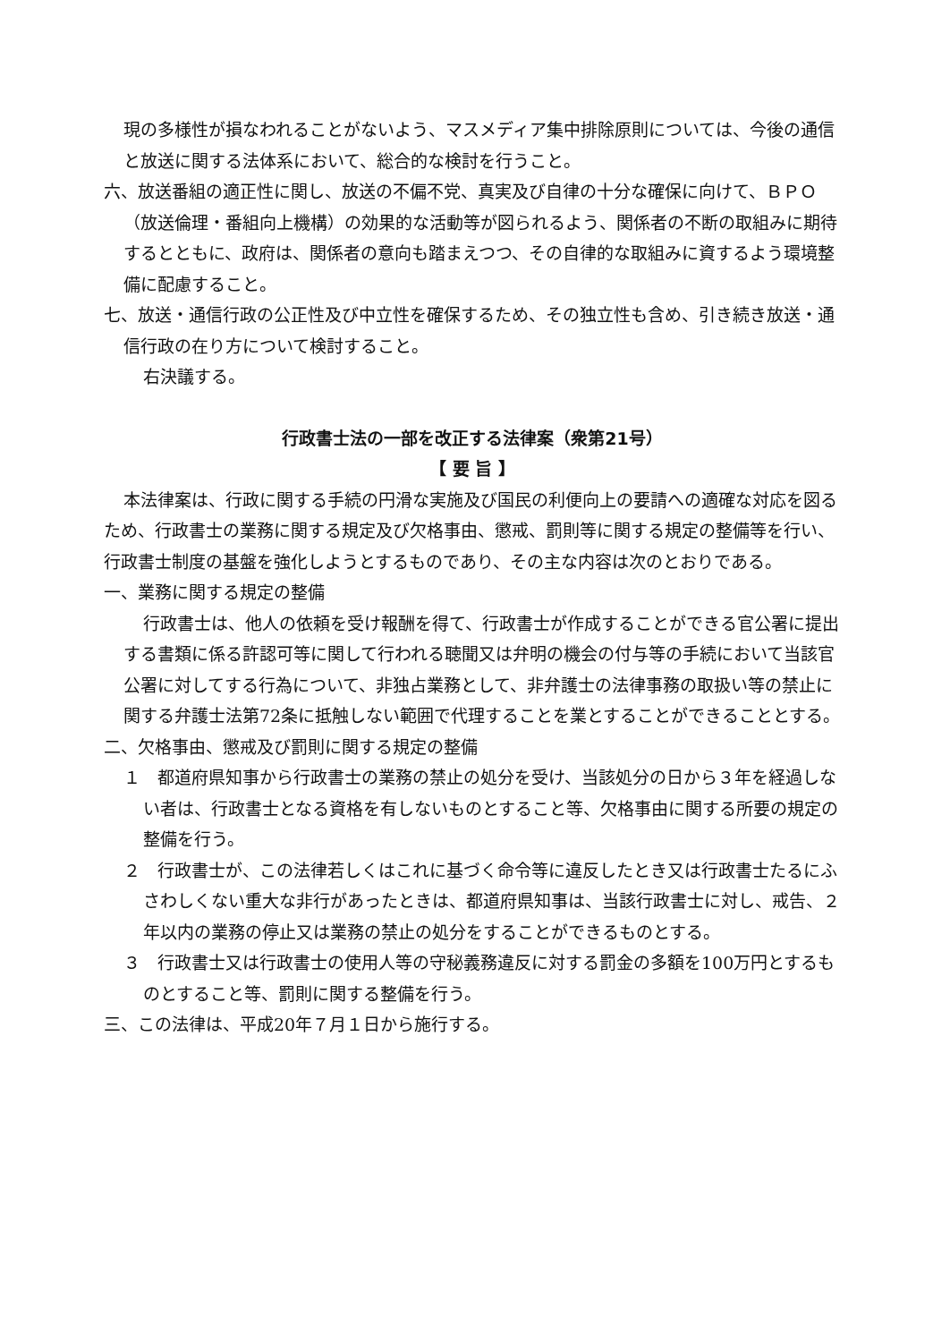現の多様性が損なわれることがないよう、マスメディア集中排除原則については、今後の通信と放送に関する法体系において、総合的な検討を行うこと。
六、放送番組の適正性に関し、放送の不偏不党、真実及び自律の十分な確保に向けて、ＢＰＯ（放送倫理・番組向上機構）の効果的な活動等が図られるよう、関係者の不断の取組みに期待するとともに、政府は、関係者の意向も踏まえつつ、その自律的な取組みに資するよう環境整備に配慮すること。
七、放送・通信行政の公正性及び中立性を確保するため、その独立性も含め、引き続き放送・通信行政の在り方について検討すること。
右決議する。
行政書士法の一部を改正する法律案（衆第21号）
【 要 旨 】
本法律案は、行政に関する手続の円滑な実施及び国民の利便向上の要請への適確な対応を図るため、行政書士の業務に関する規定及び欠格事由、懲戒、罰則等に関する規定の整備等を行い、行政書士制度の基盤を強化しようとするものであり、その主な内容は次のとおりである。
一、業務に関する規定の整備
行政書士は、他人の依頼を受け報酬を得て、行政書士が作成することができる官公署に提出する書類に係る許認可等に関して行われる聴聞又は弁明の機会の付与等の手続において当該官公署に対してする行為について、非独占業務として、非弁護士の法律事務の取扱い等の禁止に関する弁護士法第72条に抵触しない範囲で代理することを業とすることができることとする。
二、欠格事由、懲戒及び罰則に関する規定の整備
１　都道府県知事から行政書士の業務の禁止の処分を受け、当該処分の日から３年を経過しない者は、行政書士となる資格を有しないものとすること等、欠格事由に関する所要の規定の整備を行う。
２　行政書士が、この法律若しくはこれに基づく命令等に違反したとき又は行政書士たるにふさわしくない重大な非行があったときは、都道府県知事は、当該行政書士に対し、戒告、２年以内の業務の停止又は業務の禁止の処分をすることができるものとする。
３　行政書士又は行政書士の使用人等の守秘義務違反に対する罰金の多額を100万円とするものとすること等、罰則に関する整備を行う。
三、この法律は、平成20年７月１日から施行する。